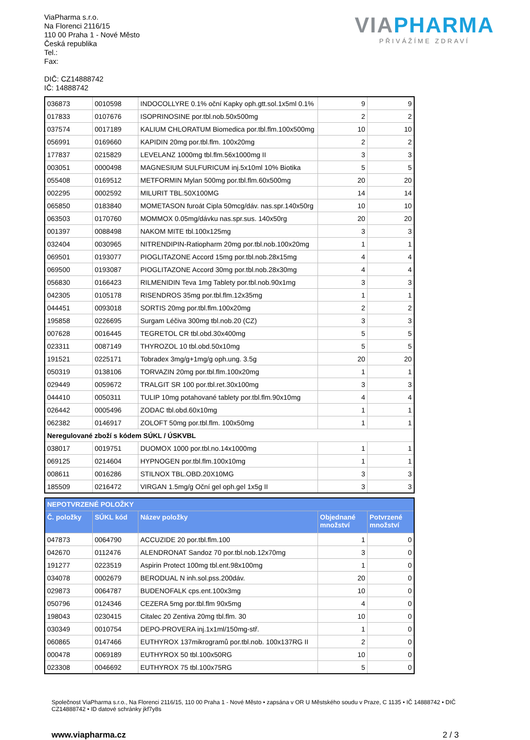ViaPharma s.r.o.
Na Florenci 2116/15
110 00 Praha 1 - Nové Město
Česká republika
Tel.:
Fax:
DIČ: CZ14888742
IČ: 14888742
VIAPHARMA
PŘIVÁŽÍME ZDRAVÍ
| 036873 | 0010598 | INDOCOLLYRE 0.1% oční Kapky oph.gtt.sol.1x5ml 0.1% | 9 | 9 |
| 017833 | 0107676 | ISOPRINOSINE por.tbl.nob.50x500mg | 2 | 2 |
| 037574 | 0017189 | KALIUM CHLORATUM Biomedica por.tbl.flm.100x500mg | 10 | 10 |
| 056991 | 0169660 | KAPIDIN 20mg por.tbl.flm. 100x20mg | 2 | 2 |
| 177837 | 0215829 | LEVELANZ 1000mg tbl.flm.56x1000mg II | 3 | 3 |
| 003051 | 0000498 | MAGNESIUM SULFURICUM inj.5x10ml 10% Biotika | 5 | 5 |
| 055408 | 0169512 | METFORMIN Mylan 500mg por.tbl.flm.60x500mg | 20 | 20 |
| 002295 | 0002592 | MILURIT TBL.50X100MG | 14 | 14 |
| 065850 | 0183840 | MOMETASON furoát Cipla 50mcg/dáv. nas.spr.140x50rg | 10 | 10 |
| 063503 | 0170760 | MOMMOX 0.05mg/dávku nas.spr.sus. 140x50rg | 20 | 20 |
| 001397 | 0088498 | NAKOM MITE tbl.100x125mg | 3 | 3 |
| 032404 | 0030965 | NITRENDIPIN-Ratiopharm 20mg por.tbl.nob.100x20mg | 1 | 1 |
| 069501 | 0193077 | PIOGLITAZONE Accord 15mg por.tbl.nob.28x15mg | 4 | 4 |
| 069500 | 0193087 | PIOGLITAZONE Accord 30mg por.tbl.nob.28x30mg | 4 | 4 |
| 056830 | 0166423 | RILMENIDIN Teva 1mg Tablety por.tbl.nob.90x1mg | 3 | 3 |
| 042305 | 0105178 | RISENDROS 35mg por.tbl.flm.12x35mg | 1 | 1 |
| 044451 | 0093018 | SORTIS 20mg por.tbl.flm.100x20mg | 2 | 2 |
| 195858 | 0226695 | Surgam Léčiva 300mg tbl.nob.20 (CZ) | 3 | 3 |
| 007628 | 0016445 | TEGRETOL CR tbl.obd.30x400mg | 5 | 5 |
| 023311 | 0087149 | THYROZOL 10 tbl.obd.50x10mg | 5 | 5 |
| 191521 | 0225171 | Tobradex 3mg/g+1mg/g oph.ung. 3.5g | 20 | 20 |
| 050319 | 0138106 | TORVAZIN 20mg por.tbl.flm.100x20mg | 1 | 1 |
| 029449 | 0059672 | TRALGIT SR 100 por.tbl.ret.30x100mg | 3 | 3 |
| 044410 | 0050311 | TULIP 10mg potahované tablety por.tbl.flm.90x10mg | 4 | 4 |
| 026442 | 0005496 | ZODAC tbl.obd.60x10mg | 1 | 1 |
| 062382 | 0146917 | ZOLOFT 50mg por.tbl.flm. 100x50mg | 1 | 1 |
| Neregulované zboží s kódem SÚKL / ÚSKVBL | | | | |
| 038017 | 0019751 | DUOMOX 1000 por.tbl.no.14x1000mg | 1 | 1 |
| 069125 | 0214604 | HYPNOGEN por.tbl.flm.100x10mg | 1 | 1 |
| 008611 | 0016286 | STILNOX TBL.OBD.20X10MG | 3 | 3 |
| 185509 | 0216472 | VIRGAN 1.5mg/g Oční gel oph.gel 1x5g II | 3 | 3 |
| NEPOTVRZENÉ POLOŽKY | | | | |
| --- | --- | --- | --- | --- |
| Č. položky | SÚKL kód | Název položky | Objednané množství | Potvrzené množství |
| 047873 | 0064790 | ACCUZIDE 20 por.tbl.flm.100 | 1 | 0 |
| 042670 | 0112476 | ALENDRONAT Sandoz 70 por.tbl.nob.12x70mg | 3 | 0 |
| 191277 | 0223519 | Aspirin Protect 100mg tbl.ent.98x100mg | 1 | 0 |
| 034078 | 0002679 | BERODUAL N inh.sol.pss.200dáv. | 20 | 0 |
| 029873 | 0064787 | BUDENOFALK cps.ent.100x3mg | 10 | 0 |
| 050796 | 0124346 | CEZERA 5mg por.tbl.flm 90x5mg | 4 | 0 |
| 198043 | 0230415 | Citalec 20 Zentiva 20mg tbl.flm. 30 | 10 | 0 |
| 030349 | 0010754 | DEPO-PROVERA inj.1x1ml/150mg-stř. | 1 | 0 |
| 060865 | 0147466 | EUTHYROX 137mikrogramů por.tbl.nob. 100x137RG II | 2 | 0 |
| 000478 | 0069189 | EUTHYROX 50 tbl.100x50RG | 10 | 0 |
| 023308 | 0046692 | EUTHYROX 75 tbl.100x75RG | 5 | 0 |
Společnost ViaPharma s.r.o., Na Florenci 2116/15, 110 00 Praha 1 - Nové Město • zapsána v OR U Městského soudu v Praze, C 1135 • IČ 14888742 • DIČ CZ14888742 • ID datové schránky jkf7y8s
www.viapharma.cz 2 / 3